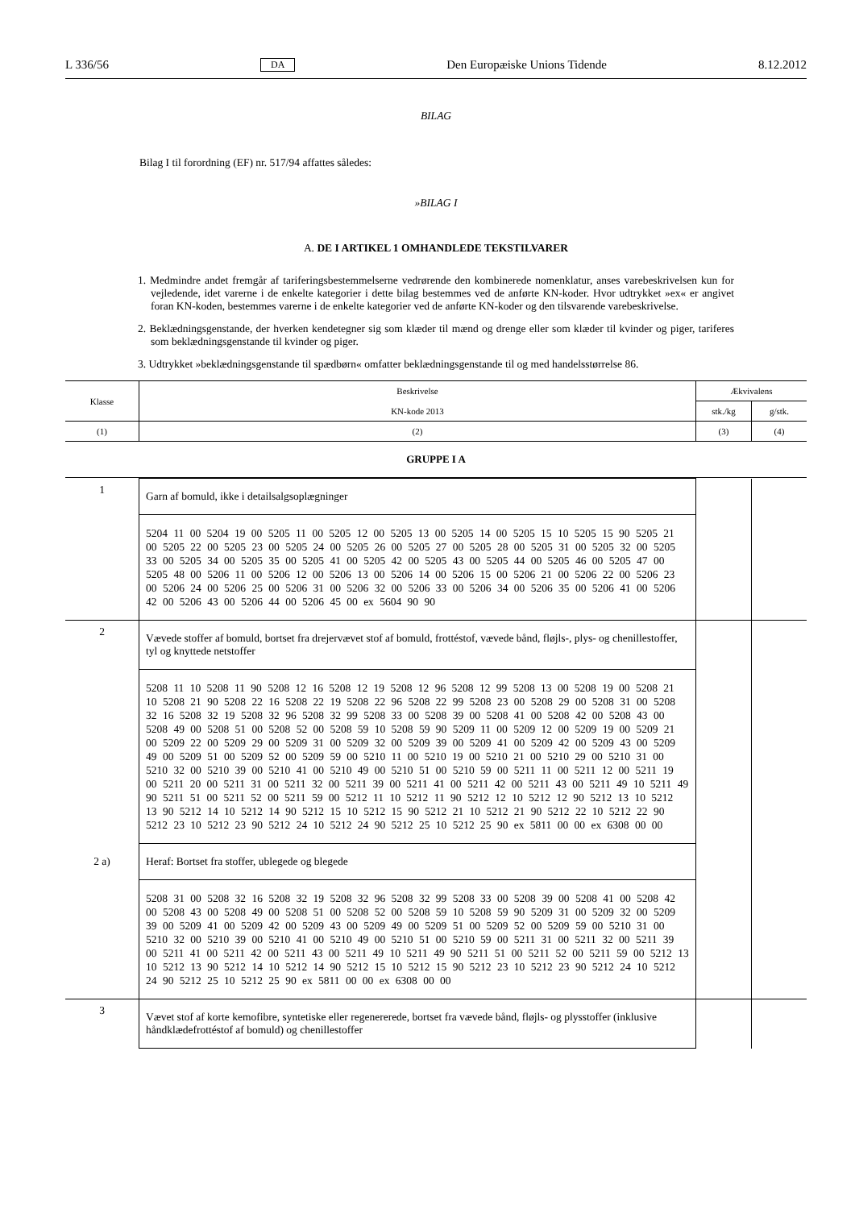L 336/56 DA Den Europæiske Unions Tidende 8.12.2012
BILAG
Bilag I til forordning (EF) nr. 517/94 affattes således:
»BILAG I
A. DE I ARTIKEL 1 OMHANDLEDE TEKSTILVARER
1. Medmindre andet fremgår af tariferingsbestemmelserne vedrørende den kombinerede nomenklatur, anses varebeskrivelsen kun for vejledende, idet varerne i de enkelte kategorier i dette bilag bestemmes ved de anførte KN-koder. Hvor udtrykket »ex« er angivet foran KN-koden, bestemmes varerne i de enkelte kategorier ved de anførte KN-koder og den tilsvarende varebeskrivelse.
2. Beklædningsgenstande, der hverken kendetegner sig som klæder til mænd og drenge eller som klæder til kvinder og piger, tariferes som beklædningsgenstande til kvinder og piger.
3. Udtrykket »beklædningsgenstande til spædbørn« omfatter beklædningsgenstande til og med handelsstørrelse 86.
| Klasse | Beskrivelse | Ækvivalens | |
| --- | --- | --- | --- |
| | KN-kode 2013 | stk./kg | g/stk. |
| (1) | (2) | (3) | (4) |
| GRUPPE I A | | | |
| 1 | Garn af bomuld, ikke i detailsalgsoplægninger | | |
| | 5204 11 00 5204 19 00 5205 11 00 5205 12 00 5205 13 00 5205 14 00 5205 15 10 5205 15 90 5205 21 00 5205 22 00 5205 23 00 5205 24 00 5205 26 00 5205 27 00 5205 28 00 5205 31 00 5205 32 00 5205 33 00 5205 34 00 5205 35 00 5205 41 00 5205 42 00 5205 43 00 5205 44 00 5205 46 00 5205 47 00 5205 48 00 5206 11 00 5206 12 00 5206 13 00 5206 14 00 5206 15 00 5206 21 00 5206 22 00 5206 23 00 5206 24 00 5206 25 00 5206 31 00 5206 32 00 5206 33 00 5206 34 00 5206 35 00 5206 41 00 5206 42 00 5206 43 00 5206 44 00 5206 45 00 ex 5604 90 90 | | |
| 2 | Vævede stoffer af bomuld, bortset fra drejervævet stof af bomuld, frottéstof, vævede bånd, fløjls-, plys- og chenillestoffer, tyl og knyttede netstoffer | | |
| | 5208 11 10 5208 11 90 5208 12 16 5208 12 19 5208 12 96 5208 12 99 5208 13 00 5208 19 00 5208 21 10 5208 21 90 5208 22 16 5208 22 19 5208 22 96 5208 22 99 5208 23 00 5208 29 00 5208 31 00 5208 32 16 5208 32 19 5208 32 96 5208 32 99 5208 33 00 5208 39 00 5208 41 00 5208 42 00 5208 43 00 5208 49 00 5208 51 00 5208 52 00 5208 59 10 5208 59 90 5209 11 00 5209 12 00 5209 19 00 5209 21 00 5209 22 00 5209 29 00 5209 31 00 5209 32 00 5209 39 00 5209 41 00 5209 42 00 5209 43 00 5209 49 00 5209 51 00 5209 52 00 5209 59 00 5210 11 00 5210 19 00 5210 21 00 5210 29 00 5210 31 00 5210 32 00 5210 39 00 5210 41 00 5210 49 00 5210 51 00 5210 59 00 5211 11 00 5211 12 00 5211 19 00 5211 20 00 5211 31 00 5211 32 00 5211 39 00 5211 41 00 5211 42 00 5211 43 00 5211 49 10 5211 49 90 5211 51 00 5211 52 00 5211 59 00 5212 11 10 5212 11 90 5212 12 10 5212 12 90 5212 13 10 5212 13 90 5212 14 10 5212 14 90 5212 15 10 5212 15 90 5212 21 10 5212 21 90 5212 22 10 5212 22 90 5212 23 10 5212 23 90 5212 24 10 5212 24 90 5212 25 10 5212 25 90 ex 5811 00 00 ex 6308 00 00 | | |
| 2 a) | Heraf: Bortset fra stoffer, ublegede og blegede | | |
| | 5208 31 00 5208 32 16 5208 32 19 5208 32 96 5208 32 99 5208 33 00 5208 39 00 5208 41 00 5208 42 00 5208 43 00 5208 49 00 5208 51 00 5208 52 00 5208 59 10 5208 59 90 5209 31 00 5209 32 00 5209 39 00 5209 41 00 5209 42 00 5209 43 00 5209 49 00 5209 51 00 5209 52 00 5209 59 00 5210 31 00 5210 32 00 5210 39 00 5210 41 00 5210 49 00 5210 51 00 5210 59 00 5211 31 00 5211 32 00 5211 39 00 5211 41 00 5211 42 00 5211 43 00 5211 49 10 5211 49 90 5211 51 00 5211 52 00 5211 59 00 5212 13 10 5212 13 90 5212 14 10 5212 14 90 5212 15 10 5212 15 90 5212 23 10 5212 23 90 5212 24 10 5212 24 90 5212 25 10 5212 25 90 ex 5811 00 00 ex 6308 00 00 | | |
| 3 | Vævet stof af korte kemofibre, syntetiske eller regenererede, bortset fra vævede bånd, fløjls- og plysstoffer (inklusive håndklædefrottéstof af bomuld) og chenillestoffer | | |